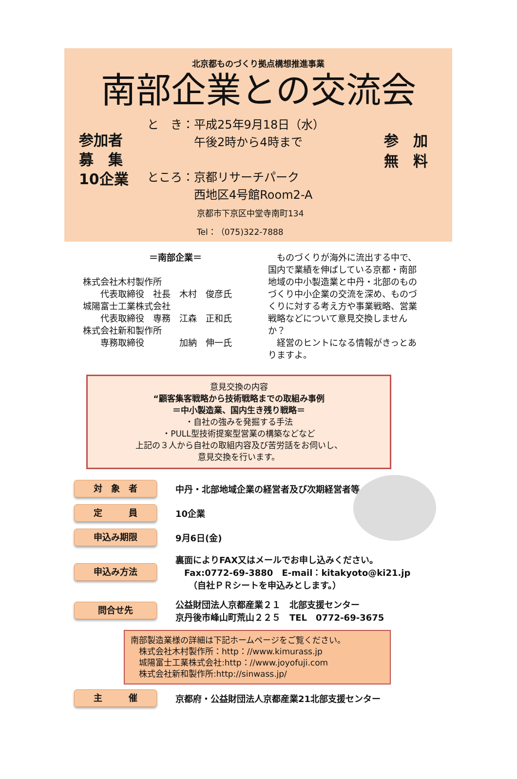北京都ものづくり拠点構想推進事業
南部企業との交流会
参加者
募　集
10企業
と　き：平成25年9月18日（水）
　　　　午後2時から4時まで
ところ：京都リサーチパーク
　　　　西地区4号館Room2-A
　　　　　　京都市下京区中堂寺南町134
　　　　　　Tel：（075)322-7888
参　加
無　料
＝南部企業＝
株式会社木村製作所
　　代表取締役　社長　木村　俊彦氏
城陽富士工業株式会社
　　代表取締役　専務　江森　正和氏
株式会社新和製作所
　　専務取締役　　　　加納　伸一氏
　ものづくりが海外に流出する中で、国内で業績を伸ばしている京都・南部地域の中小製造業と中丹・北部のものづくり中小企業の交流を深め、ものづくりに対する考え方や事業戦略、営業戦略などについて意見交換しませんか？
　経営のヒントになる情報がきっとありますよ。
意見交換の内容
“顧客集客戦略から技術戦略までの取組み事例
＝中小製造業、国内生き残り戦略＝
・自社の強みを発掘する手法
・PULL型技術提案型営業の構築などなど
上記の３人から自社の取組内容及び苦労話をお伺いし、
意見交換を行います。
対　象　者
中丹・北部地域企業の経営者及び次期経営者等
定　　　員
10企業
申込み期限
9月6日(金)
申込み方法
裏面によりFAX又はメールでお申し込みください。
　Fax:0772-69-3880　E-mail：kitakyoto@ki21.jp
　　（自社ＰＲシートを申込みとします。）
問合せ先
公益財団法人京都産業２１　北部支援センター
京丹後市峰山町荒山２２５　TEL　0772-69-3675
南部製造業様の詳細は下記ホームページをご覧ください。
　株式会社木村製作所：http：//www.kimurass.jp
　城陽富士工業株式会社:http：//www.joyofuji.com
　株式会社新和製作所:http://sinwass.jp/
主　　　催
京都府・公益財団法人京都産業21北部支援センター